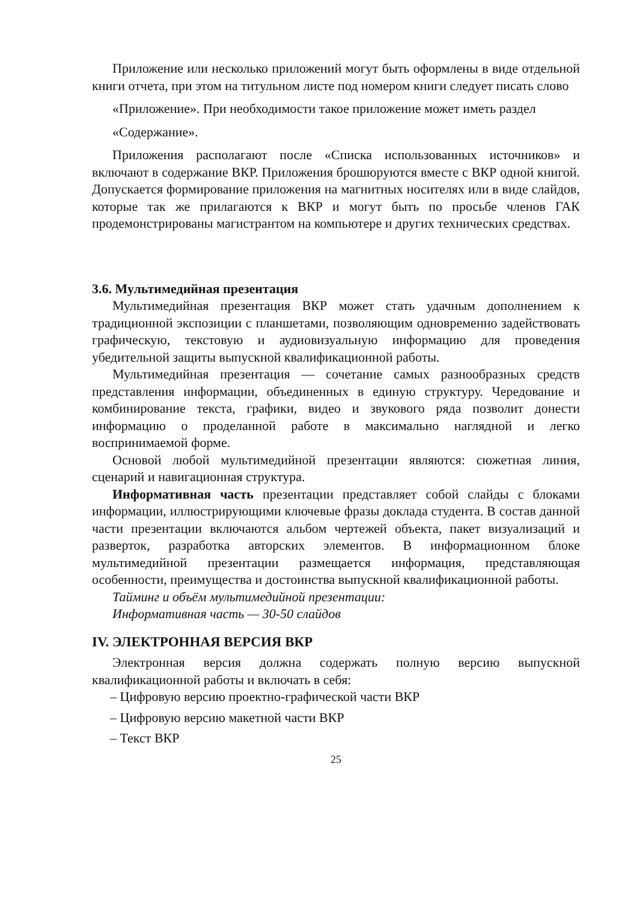Приложение или несколько приложений могут быть оформлены в виде отдельной книги отчета, при этом на титульном листе под номером книги следует писать слово
«Приложение». При необходимости такое приложение может иметь раздел
«Содержание».
Приложения располагают после «Списка использованных источников» и включают в содержание ВКР. Приложения брошюруются вместе с ВКР одной книгой. Допускается формирование приложения на магнитных носителях или в виде слайдов, которые так же прилагаются к ВКР и могут быть по просьбе членов ГАК продемонстрированы магистрантом на компьютере и других технических средствах.
3.6. Мультимедийная презентация
Мультимедийная презентация ВКР может стать удачным дополнением к традиционной экспозиции с планшетами, позволяющим одновременно задействовать графическую, текстовую и аудиовизуальную информацию для проведения убедительной защиты выпускной квалификационной работы.
Мультимедийная презентация — сочетание самых разнообразных средств представления информации, объединенных в единую структуру. Чередование и комбинирование текста, графики, видео и звукового ряда позволит донести информацию о проделанной работе в максимально наглядной и легко воспринимаемой форме.
Основой любой мультимедийной презентации являются: сюжетная линия, сценарий и навигационная структура.
Информативная часть презентации представляет собой слайды с блоками информации, иллюстрирующими ключевые фразы доклада студента. В состав данной части презентации включаются альбом чертежей объекта, пакет визуализаций и разверток, разработка авторских элементов. В информационном блоке мультимедийной презентации размещается информация, представляющая особенности, преимущества и достоинства выпускной квалификационной работы.
Тайминг и объём мультимедийной презентации:
Информативная часть — 30-50 слайдов
IV. ЭЛЕКТРОННАЯ ВЕРСИЯ ВКР
Электронная версия должна содержать полную версию выпускной квалификационной работы и включать в себя:
– Цифровую версию проектно-графической части ВКР
– Цифровую версию макетной части ВКР
– Текст ВКР
25